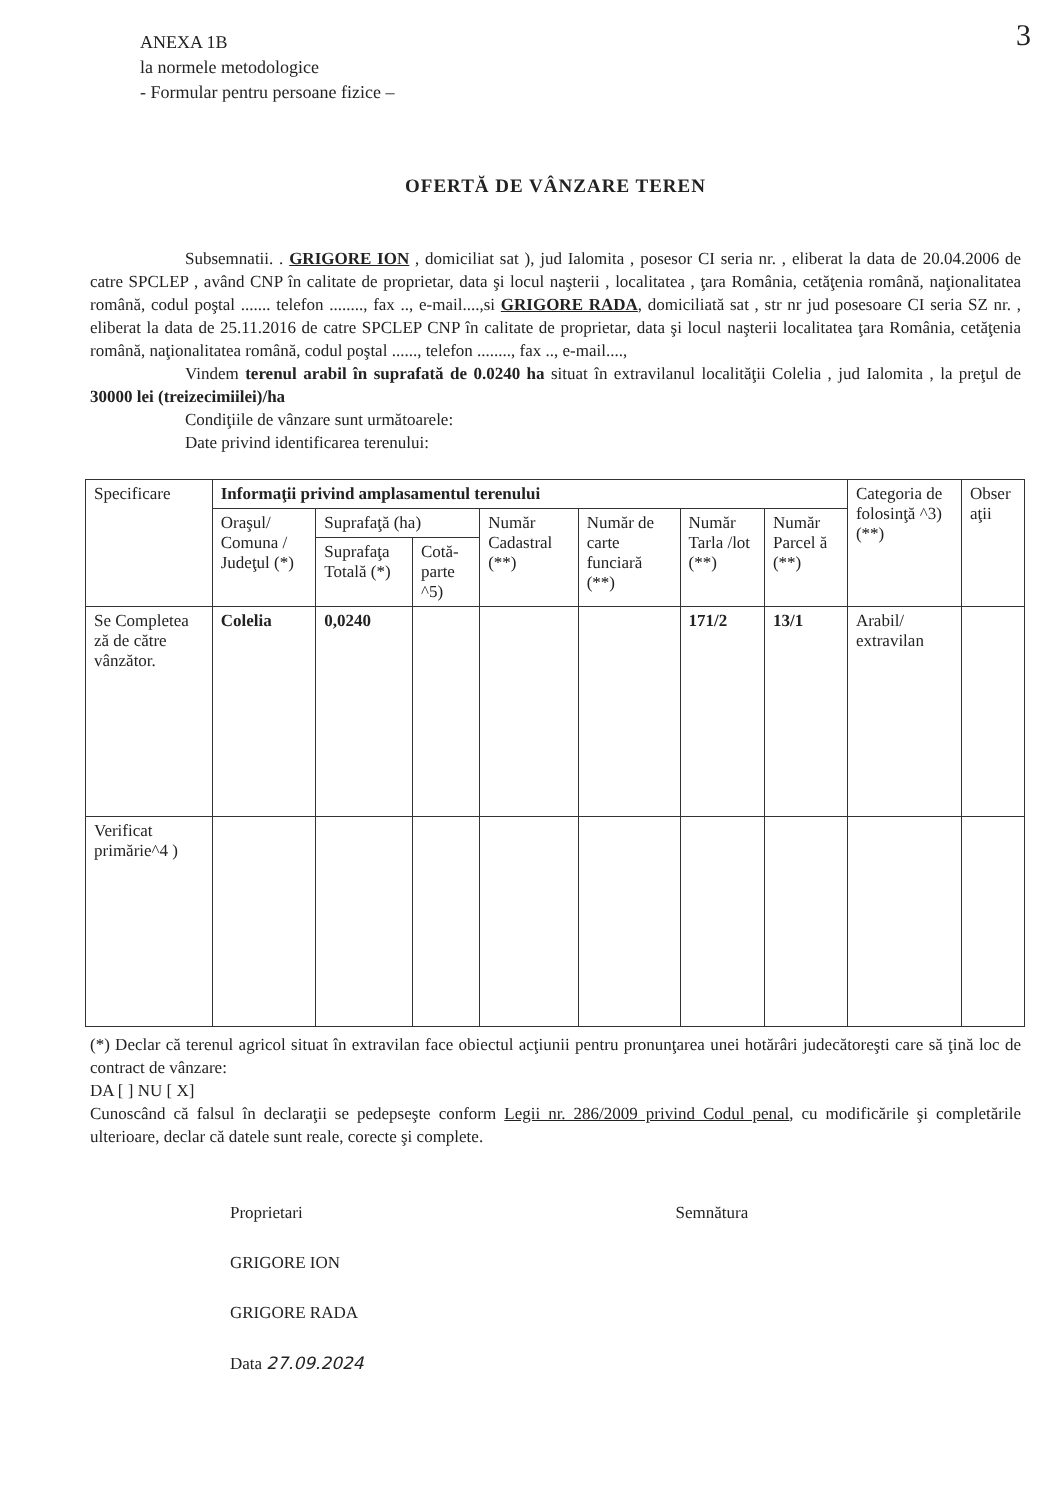3
ANEXA 1B
la normele metodologice
- Formular pentru persoane fizice –
OFERTĂ DE VÂNZARE TEREN
Subsemnatii. . GRIGORE ION , domiciliat sat ), jud Ialomita , posesor CI seria nr. , eliberat la data de 20.04.2006 de catre SPCLEP , având CNP în calitate de proprietar, data şi locul naşterii , localitatea , ţara România, cetăţenia română, naţionalitatea română, codul poştal ....... telefon ........, fax .., e-mail....,si GRIGORE RADA, domiciliată sat , str nr jud posesoare CI seria SZ nr. , eliberat la data de 25.11.2016 de catre SPCLEP CNP în calitate de proprietar, data şi locul naşterii localitatea ţara România, cetăţenia română, naţionalitatea română, codul poştal ......, telefon ........, fax .., e-mail....,
Vindem terenul arabil în suprafată de 0.0240 ha situat în extravilanul localităţii Colelia , jud Ialomita , la preţul de 30000 lei (treizecimiilei)/ha
Condiţiile de vânzare sunt următoarele:
Date privind identificarea terenului:
| Specificare | Informaţii privind amplasamentul terenului | | | | | | | Categoria de folosinţă ^3) (**) | Obser aţii |
| --- | --- | --- | --- | --- | --- | --- | --- | --- | --- |
| | Oraşul/ Comuna / Judeţul (*) | Suprafaţă (ha) | | Număr Cadastral (**) | Număr de carte funciară (**) | Număr Tarla /lot (**) | Număr Parcel ă (**) | | |
| | | Suprafaţa Totală (*) | Cotă-parte ^5) | | | | | | |
| Se Completea ză de către vânzător. | Colelia | 0,0240 | | | | 171/2 | 13/1 | Arabil/ extravilan | |
| Verificat primărie^4 ) | | | | | | | | | |
(*) Declar că terenul agricol situat în extravilan face obiectul acţiunii pentru pronunţarea unei hotărâri judecătoreşti care să ţină loc de contract de vânzare:
DA [ ] NU [ X]
Cunoscând că falsul în declaraţii se pedepseşte conform Legii nr. 286/2009 privind Codul penal, cu modificările şi completările ulterioare, declar că datele sunt reale, corecte şi complete.
Proprietari
GRIGORE ION
GRIGORE RADA
Data 27.09.2024
Semnătura